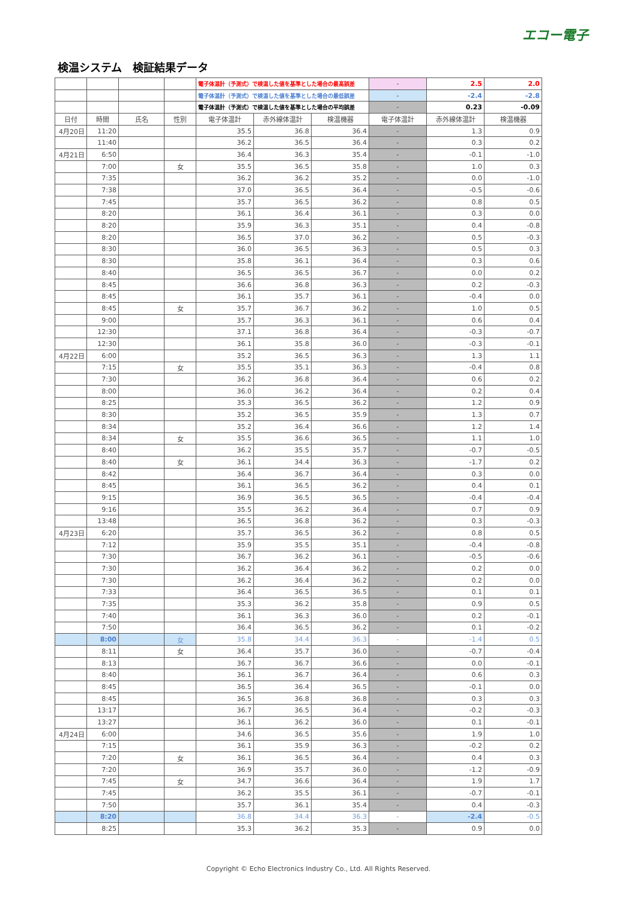エコー電子
検温システム　検証結果データ
| | | | | 電子体温計（予測式）で検温した値を基準とした場合の最高誤差 | | | - | 2.5 | 2.0 |
| | | | | 電子体温計（予測式）で検温した値を基準とした場合の最低誤差 | | | - | -2.4 | -2.8 |
| | | | | 電子体温計（予測式）で検温した値を基準とした場合の平均誤差 | | | - | 0.23 | -0.09 |
| 日付 | 時間 | 氏名 | 性別 | 電子体温計 | 赤外線体温計 | 検温機器 | 電子体温計 | 赤外線体温計 | 検温機器 |
| 4月20日 | 11:20 | | | 35.5 | 36.8 | 36.4 | - | 1.3 | 0.9 |
| | 11:40 | | | 36.2 | 36.5 | 36.4 | - | 0.3 | 0.2 |
| 4月21日 | 6:50 | | | 36.4 | 36.3 | 35.4 | - | -0.1 | -1.0 |
| | 7:00 | | 女 | 35.5 | 36.5 | 35.8 | - | 1.0 | 0.3 |
| | 7:35 | | | 36.2 | 36.2 | 35.2 | - | 0.0 | -1.0 |
| | 7:38 | | | 37.0 | 36.5 | 36.4 | - | -0.5 | -0.6 |
| | 7:45 | | | 35.7 | 36.5 | 36.2 | - | 0.8 | 0.5 |
| | 8:20 | | | 36.1 | 36.4 | 36.1 | - | 0.3 | 0.0 |
| | 8:20 | | | 35.9 | 36.3 | 35.1 | - | 0.4 | -0.8 |
| | 8:20 | | | 36.5 | 37.0 | 36.2 | - | 0.5 | -0.3 |
| | 8:30 | | | 36.0 | 36.5 | 36.3 | - | 0.5 | 0.3 |
| | 8:30 | | | 35.8 | 36.1 | 36.4 | - | 0.3 | 0.6 |
| | 8:40 | | | 36.5 | 36.5 | 36.7 | - | 0.0 | 0.2 |
| | 8:45 | | | 36.6 | 36.8 | 36.3 | - | 0.2 | -0.3 |
| | 8:45 | | | 36.1 | 35.7 | 36.1 | - | -0.4 | 0.0 |
| | 8:45 | | 女 | 35.7 | 36.7 | 36.2 | - | 1.0 | 0.5 |
| | 9:00 | | | 35.7 | 36.3 | 36.1 | - | 0.6 | 0.4 |
| | 12:30 | | | 37.1 | 36.8 | 36.4 | - | -0.3 | -0.7 |
| | 12:30 | | | 36.1 | 35.8 | 36.0 | - | -0.3 | -0.1 |
| 4月22日 | 6:00 | | | 35.2 | 36.5 | 36.3 | - | 1.3 | 1.1 |
| | 7:15 | | 女 | 35.5 | 35.1 | 36.3 | - | -0.4 | 0.8 |
| | 7:30 | | | 36.2 | 36.8 | 36.4 | - | 0.6 | 0.2 |
| | 8:00 | | | 36.0 | 36.2 | 36.4 | - | 0.2 | 0.4 |
| | 8:25 | | | 35.3 | 36.5 | 36.2 | - | 1.2 | 0.9 |
| | 8:30 | | | 35.2 | 36.5 | 35.9 | - | 1.3 | 0.7 |
| | 8:34 | | | 35.2 | 36.4 | 36.6 | - | 1.2 | 1.4 |
| | 8:34 | | 女 | 35.5 | 36.6 | 36.5 | - | 1.1 | 1.0 |
| | 8:40 | | | 36.2 | 35.5 | 35.7 | - | -0.7 | -0.5 |
| | 8:40 | | 女 | 36.1 | 34.4 | 36.3 | - | -1.7 | 0.2 |
| | 8:42 | | | 36.4 | 36.7 | 36.4 | - | 0.3 | 0.0 |
| | 8:45 | | | 36.1 | 36.5 | 36.2 | - | 0.4 | 0.1 |
| | 9:15 | | | 36.9 | 36.5 | 36.5 | - | -0.4 | -0.4 |
| | 9:16 | | | 35.5 | 36.2 | 36.4 | - | 0.7 | 0.9 |
| | 13:48 | | | 36.5 | 36.8 | 36.2 | - | 0.3 | -0.3 |
| 4月23日 | 6:20 | | | 35.7 | 36.5 | 36.2 | - | 0.8 | 0.5 |
| | 7:12 | | | 35.9 | 35.5 | 35.1 | - | -0.4 | -0.8 |
| | 7:30 | | | 36.7 | 36.2 | 36.1 | - | -0.5 | -0.6 |
| | 7:30 | | | 36.2 | 36.4 | 36.2 | - | 0.2 | 0.0 |
| | 7:30 | | | 36.2 | 36.4 | 36.2 | - | 0.2 | 0.0 |
| | 7:33 | | | 36.4 | 36.5 | 36.5 | - | 0.1 | 0.1 |
| | 7:35 | | | 35.3 | 36.2 | 35.8 | - | 0.9 | 0.5 |
| | 7:40 | | | 36.1 | 36.3 | 36.0 | - | 0.2 | -0.1 |
| | 7:50 | | | 36.4 | 36.5 | 36.2 | - | 0.1 | -0.2 |
| | 8:00 | | 女 | 35.8 | 34.4 | 36.3 | - | -1.4 | 0.5 |
| | 8:11 | | 女 | 36.4 | 35.7 | 36.0 | - | -0.7 | -0.4 |
| | 8:13 | | | 36.7 | 36.7 | 36.6 | - | 0.0 | -0.1 |
| | 8:40 | | | 36.1 | 36.7 | 36.4 | - | 0.6 | 0.3 |
| | 8:45 | | | 36.5 | 36.4 | 36.5 | - | -0.1 | 0.0 |
| | 8:45 | | | 36.5 | 36.8 | 36.8 | - | 0.3 | 0.3 |
| | 13:17 | | | 36.7 | 36.5 | 36.4 | - | -0.2 | -0.3 |
| | 13:27 | | | 36.1 | 36.2 | 36.0 | - | 0.1 | -0.1 |
| 4月24日 | 6:00 | | | 34.6 | 36.5 | 35.6 | - | 1.9 | 1.0 |
| | 7:15 | | | 36.1 | 35.9 | 36.3 | - | -0.2 | 0.2 |
| | 7:20 | | 女 | 36.1 | 36.5 | 36.4 | - | 0.4 | 0.3 |
| | 7:20 | | | 36.9 | 35.7 | 36.0 | - | -1.2 | -0.9 |
| | 7:45 | | 女 | 34.7 | 36.6 | 36.4 | - | 1.9 | 1.7 |
| | 7:45 | | | 36.2 | 35.5 | 36.1 | - | -0.7 | -0.1 |
| | 7:50 | | | 35.7 | 36.1 | 35.4 | - | 0.4 | -0.3 |
| | 8:20 | | | 36.8 | 34.4 | 36.3 | - | -2.4 | -0.5 |
| | 8:25 | | | 35.3 | 36.2 | 35.3 | - | 0.9 | 0.0 |
Copyright © Echo Electronics Industry Co., Ltd. All Rights Reserved.